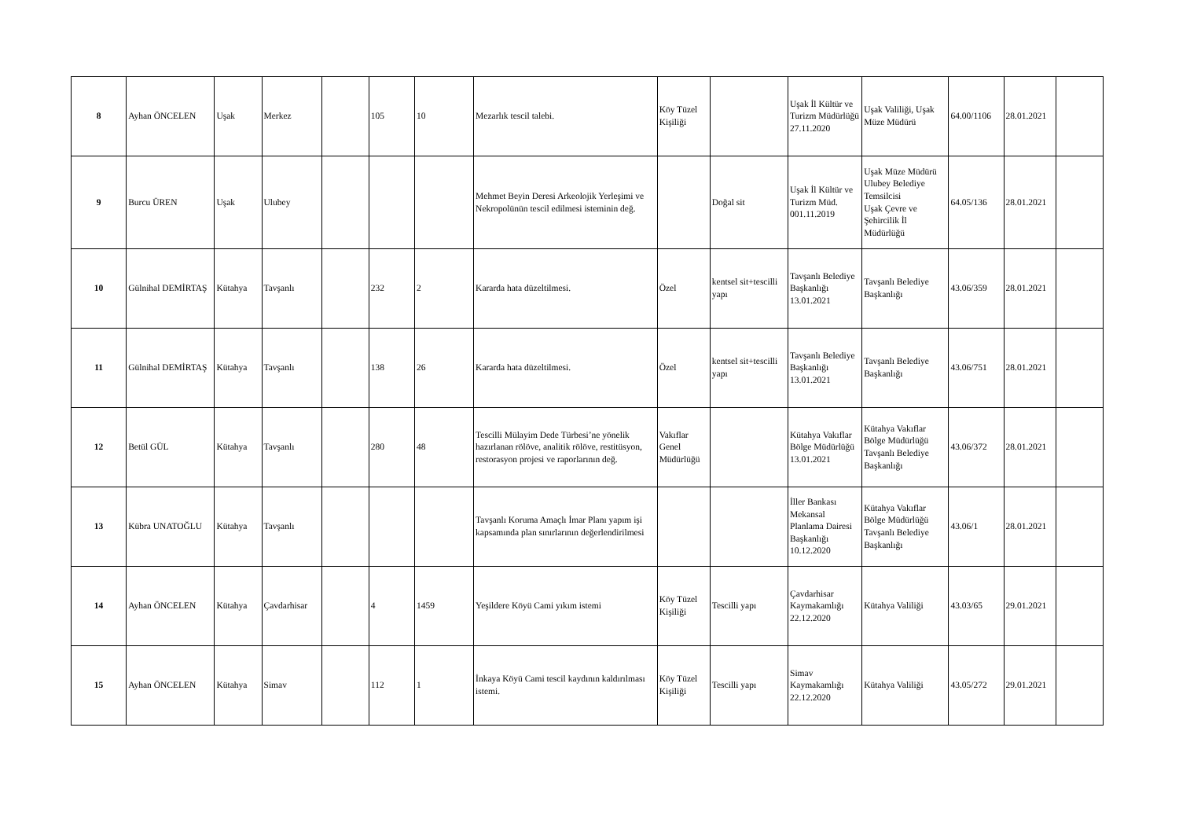| 8 | Ayhan ÖNCELEN | Uşak | Merkez | | 105 | 10 | Mezarlık tescil talebi. | Köy Tüzel Kişiliği | | Uşak İl Kültür ve Turizm Müdürlüğü 27.11.2020 | Uşak Valiliği, Uşak Müze Müdürü | 64.00/1106 | 28.01.2021 | |
| 9 | Burcu ÜREN | Uşak | Ulubey | | | | Mehmet Beyin Deresi Arkeolojik Yerleşimi ve Nekropolünün tescil edilmesi isteminin değ. | | Doğal sit | Uşak İl Kültür ve Turizm Müd. 001.11.2019 | Uşak Müze Müdürü Ulubey Belediye Temsilcisi Uşak Çevre ve Şehircilik İl Müdürlüğü | 64.05/136 | 28.01.2021 | |
| 10 | Gülnihal DEMİRTAŞ | Kütahya | Tavşanlı | | 232 | 2 | Kararda hata düzeltilmesi. | Özel | kentsel sit+tescilli yapı | Tavşanlı Belediye Başkanlığı 13.01.2021 | Tavşanlı Belediye Başkanlığı | 43.06/359 | 28.01.2021 | |
| 11 | Gülnihal DEMİRTAŞ | Kütahya | Tavşanlı | | 138 | 26 | Kararda hata düzeltilmesi. | Özel | kentsel sit+tescilli yapı | Tavşanlı Belediye Başkanlığı 13.01.2021 | Tavşanlı Belediye Başkanlığı | 43.06/751 | 28.01.2021 | |
| 12 | Betül GÜL | Kütahya | Tavşanlı | | 280 | 48 | Tescilli Mülayim Dede Türbesi’ne yönelik hazırlanan rölöve, analitik rölöve, restitüsyon, restorasyon projesi ve raporlarının değ. | Vakıflar Genel Müdürlüğü | | Kütahya Vakıflar Bölge Müdürlüğü 13.01.2021 | Kütahya Vakıflar Bölge Müdürlüğü Tavşanlı Belediye Başkanlığı | 43.06/372 | 28.01.2021 | |
| 13 | Kübra UNATOĞLU | Kütahya | Tavşanlı | | | | Tavşanlı Koruma Amaçlı İmar Planı yapım işi kapsamında plan sınırlarının değerlendirilmesi | | | İller Bankası Mekansal Planlama Dairesi Başkanlığı 10.12.2020 | Kütahya Vakıflar Bölge Müdürlüğü Tavşanlı Belediye Başkanlığı | 43.06/1 | 28.01.2021 | |
| 14 | Ayhan ÖNCELEN | Kütahya | Çavdarhisar | | 4 | 1459 | Yeşildere Köyü Cami yıkım istemi | Köy Tüzel Kişiliği | Tescilli yapı | Çavdarhisar Kaymakamlığı 22.12.2020 | Kütahya Valiliği | 43.03/65 | 29.01.2021 | |
| 15 | Ayhan ÖNCELEN | Kütahya | Simav | | 112 | 1 | İnkaya Köyü Cami tescil kaydının kaldırılması istemi. | Köy Tüzel Kişiliği | Tescilli yapı | Simav Kaymakamlığı 22.12.2020 | Kütahya Valiliği | 43.05/272 | 29.01.2021 | |